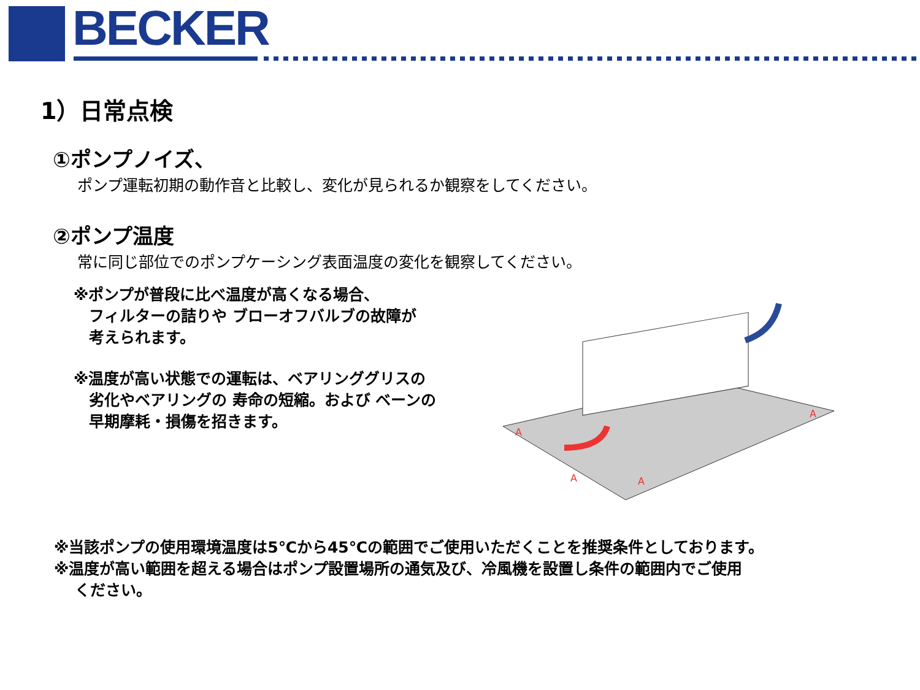BECKER
1）日常点検
①ポンプノイズ、
ポンプ運転初期の動作音と比較し、変化が見られるか観察をしてください。
②ポンプ温度
常に同じ部位でのポンプケーシング表面温度の変化を観察してください。
※ポンプが普段に比べ温度が高くなる場合、
　フィルターの詰りや ブローオフバルブの故障が
　考えられます。
※温度が高い状態での運転は、ベアリンググリスの
　劣化やベアリングの 寿命の短縮。および ベーンの
　早期摩耗・損傷を招きます。
A
A
A
A
※当該ポンプの使用環境温度は5℃から45℃の範囲でご使用いただくことを推奨条件としております。
※温度が高い範囲を超える場合はポンプ設置場所の通気及び、冷風機を設置し条件の範囲内でご使用
　 ください。